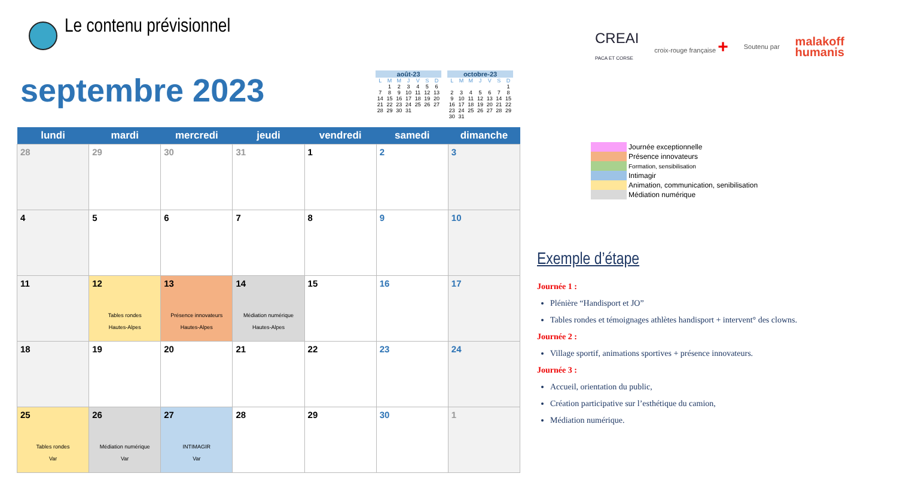Le contenu prévisionnel
CREAI
PACA ET CORSE croix-rouge française + Soutenu par malakoff
humanis
septembre 2023
| août-23 | | | | | | |
| --- | --- | --- | --- | --- | --- | --- |
| L | M | M | J | V | S | D |
| | 1 | 2 | 3 | 4 | 5 | 6 |
| 7 | 8 | 9 | 10 | 11 | 12 | 13 |
| 14 | 15 | 16 | 17 | 18 | 19 | 20 |
| 21 | 22 | 23 | 24 | 25 | 26 | 27 |
| 28 | 29 | 30 | 31 | | | |
| octobre-23 | | | | | | |
| --- | --- | --- | --- | --- | --- | --- |
| L | M | M | J | V | S | D |
| | | | | | | 1 |
| 2 | 3 | 4 | 5 | 6 | 7 | 8 |
| 9 | 10 | 11 | 12 | 13 | 14 | 15 |
| 16 | 17 | 18 | 19 | 20 | 21 | 22 |
| 23 | 24 | 25 | 26 | 27 | 28 | 29 |
| 30 | 31 | | | | | |
| lundi | mardi | mercredi | jeudi | vendredi | samedi | dimanche |
| --- | --- | --- | --- | --- | --- | --- |
| 28 | 29 | 30 | 31 | 1 | 2 | 3 |
| 4 | 5 | 6 | 7 | 8 | 9 | 10 |
| 11 | 12 Tables rondes Hautes-Alpes | 13 Présence innovateurs Hautes-Alpes | 14 Médiation numérique Hautes-Alpes | 15 | 16 | 17 |
| 18 | 19 | 20 | 21 | 22 | 23 | 24 |
| 25 Tables rondes Var | 26 Médiation numérique Var | 27 INTIMAGIR Var | 28 | 29 | 30 | 1 |
Journée exceptionnelle
Présence innovateurs
Formation, sensibilisation
Intimagir
Animation, communication, senibilisation
Médiation numérique
Exemple d’étape
Journée 1 :
Plénière “Handisport et JO”
Tables rondes et témoignages athlètes handisport + intervent° des clowns.
Journée 2 :
Village sportif, animations sportives + présence innovateurs.
Journée 3 :
Accueil, orientation du public,
Création participative sur l’esthétique du camion,
Médiation numérique.